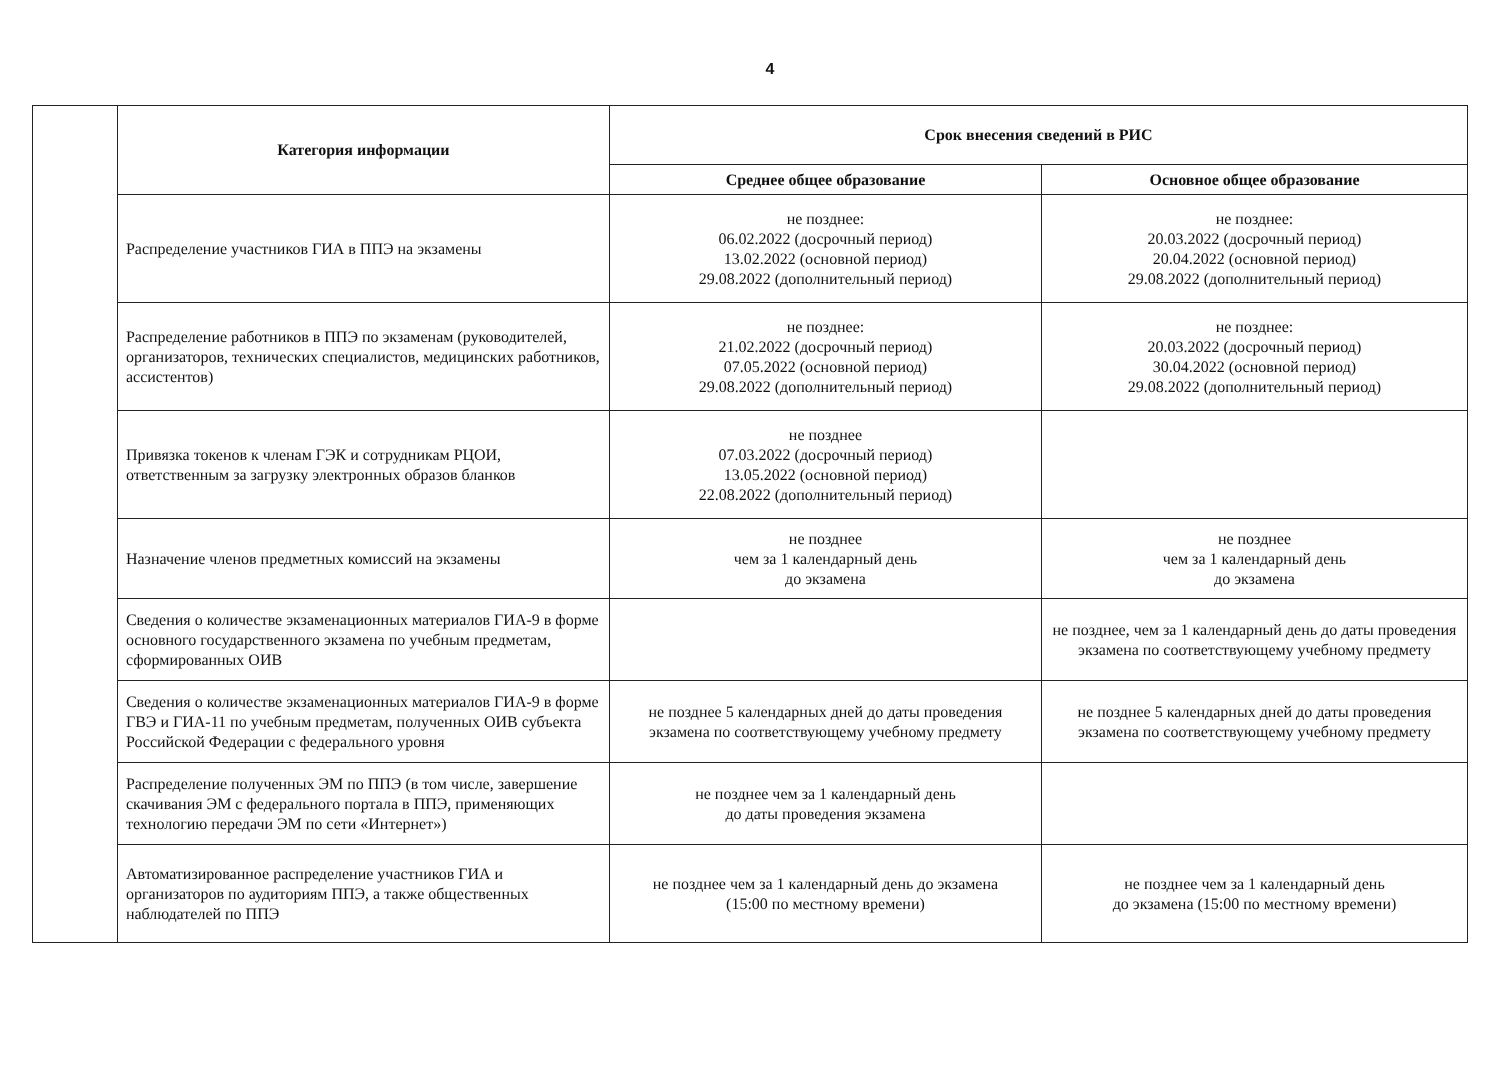4
| Категория информации | Срок внесения сведений в РИС | |
| --- | --- | --- |
| | Среднее общее образование | Основное общее образование |
| Распределение участников ГИА в ППЭ на экзамены | не позднее: 06.02.2022 (досрочный период) 13.02.2022 (основной период) 29.08.2022 (дополнительный период) | не позднее: 20.03.2022 (досрочный период) 20.04.2022 (основной период) 29.08.2022 (дополнительный период) |
| Распределение работников в ППЭ по экзаменам (руководителей, организаторов, технических специалистов, медицинских работников, ассистентов) | не позднее: 21.02.2022 (досрочный период) 07.05.2022 (основной период) 29.08.2022 (дополнительный период) | не позднее: 20.03.2022 (досрочный период) 30.04.2022 (основной период) 29.08.2022 (дополнительный период) |
| Привязка токенов к членам ГЭК и сотрудникам РЦОИ, ответственным за загрузку электронных образов бланков | не позднее 07.03.2022 (досрочный период) 13.05.2022 (основной период) 22.08.2022 (дополнительный период) | |
| Назначение членов предметных комиссий на экзамены | не позднее чем за 1 календарный день до экзамена | не позднее чем за 1 календарный день до экзамена |
| Сведения о количестве экзаменационных материалов ГИА-9 в форме основного государственного экзамена по учебным предметам, сформированных ОИВ | | не позднее, чем за 1 календарный день до даты проведения экзамена по соответствующему учебному предмету |
| Сведения о количестве экзаменационных материалов ГИА-9 в форме ГВЭ и ГИА-11 по учебным предметам, полученных ОИВ субъекта Российской Федерации с федерального уровня | не позднее 5 календарных дней до даты проведения экзамена по соответствующему учебному предмету | не позднее 5 календарных дней до даты проведения экзамена по соответствующему учебному предмету |
| Распределение полученных ЭМ по ППЭ (в том числе, завершение скачивания ЭМ с федерального портала в ППЭ, применяющих технологию передачи ЭМ по сети «Интернет») | не позднее чем за 1 календарный день до даты проведения экзамена | |
| Автоматизированное распределение участников ГИА и организаторов по аудиториям ППЭ, а также общественных наблюдателей по ППЭ | не позднее чем за 1 календарный день до экзамена (15:00 по местному времени) | не позднее чем за 1 календарный день до экзамена (15:00 по местному времени) |